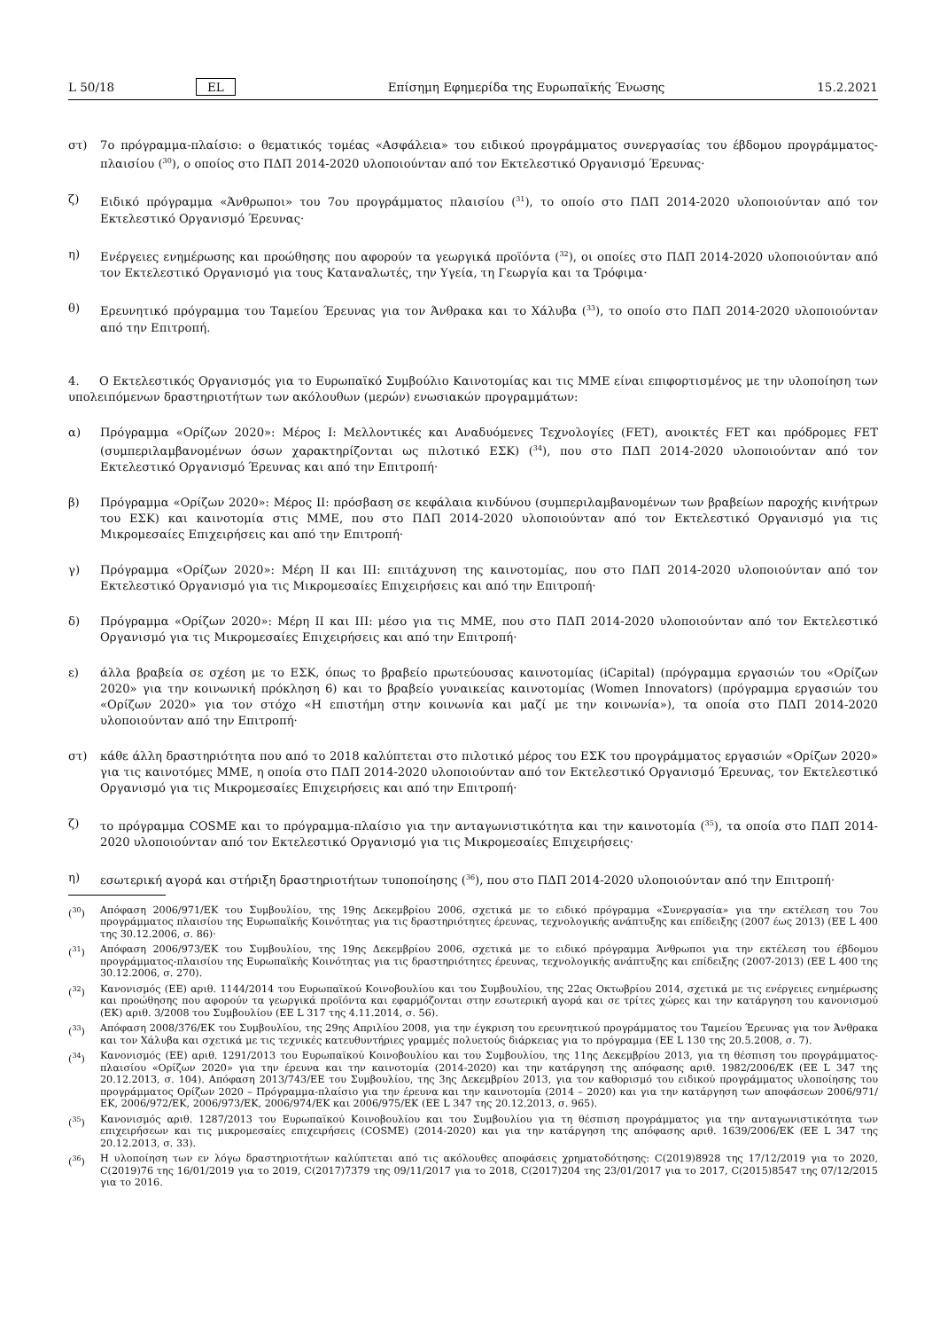L 50/18 EL Επίσημη Εφημερίδα της Ευρωπαϊκής Ένωσης 15.2.2021
στ) 7ο πρόγραμμα-πλαίσιο: ο θεματικός τομέας «Ασφάλεια» του ειδικού προγράμματος συνεργασίας του έβδομου προγράμματος-πλαισίου (<sup>30</sup>), ο οποίος στο ΠΔΠ 2014-2020 υλοποιούνταν από τον Εκτελεστικό Οργανισμό Έρευνας·
ζ) Ειδικό πρόγραμμα «Άνθρωποι» του 7ου προγράμματος πλαισίου (<sup>31</sup>), το οποίο στο ΠΔΠ 2014-2020 υλοποιούνταν από τον Εκτελεστικό Οργανισμό Έρευνας·
η) Ενέργειες ενημέρωσης και προώθησης που αφορούν τα γεωργικά προϊόντα (<sup>32</sup>), οι οποίες στο ΠΔΠ 2014-2020 υλοποιούνταν από τον Εκτελεστικό Οργανισμό για τους Καταναλωτές, την Υγεία, τη Γεωργία και τα Τρόφιμα·
θ) Ερευνητικό πρόγραμμα του Ταμείου Έρευνας για τον Άνθρακα και το Χάλυβα (<sup>33</sup>), το οποίο στο ΠΔΠ 2014-2020 υλοποιούνταν από την Επιτροπή.
4. Ο Εκτελεστικός Οργανισμός για το Ευρωπαϊκό Συμβούλιο Καινοτομίας και τις ΜΜΕ είναι επιφορτισμένος με την υλοποίηση των υπολειπόμενων δραστηριοτήτων των ακόλουθων (μερών) ενωσιακών προγραμμάτων:
α) Πρόγραμμα «Ορίζων 2020»: Μέρος I: Μελλοντικές και Αναδυόμενες Τεχνολογίες (FET), ανοικτές FET και πρόδρομες FET (συμπεριλαμβανομένων όσων χαρακτηρίζονται ως πιλοτικό ΕΣΚ) (<sup>34</sup>), που στο ΠΔΠ 2014-2020 υλοποιούνταν από τον Εκτελεστικό Οργανισμό Έρευνας και από την Επιτροπή·
β) Πρόγραμμα «Ορίζων 2020»: Μέρος II: πρόσβαση σε κεφάλαια κινδύνου (συμπεριλαμβανομένων των βραβείων παροχής κινήτρων του ΕΣΚ) και καινοτομία στις ΜΜΕ, που στο ΠΔΠ 2014-2020 υλοποιούνταν από τον Εκτελεστικό Οργανισμό για τις Μικρομεσαίες Επιχειρήσεις και από την Επιτροπή·
γ) Πρόγραμμα «Ορίζων 2020»: Μέρη II και III: επιτάχυνση της καινοτομίας, που στο ΠΔΠ 2014-2020 υλοποιούνταν από τον Εκτελεστικό Οργανισμό για τις Μικρομεσαίες Επιχειρήσεις και από την Επιτροπή·
δ) Πρόγραμμα «Ορίζων 2020»: Μέρη II και III: μέσο για τις ΜΜΕ, που στο ΠΔΠ 2014-2020 υλοποιούνταν από τον Εκτελεστικό Οργανισμό για τις Μικρομεσαίες Επιχειρήσεις και από την Επιτροπή·
ε) άλλα βραβεία σε σχέση με το ΕΣΚ, όπως το βραβείο πρωτεύουσας καινοτομίας (iCapital) (πρόγραμμα εργασιών του «Ορίζων 2020» για την κοινωνική πρόκληση 6) και το βραβείο γυναικείας καινοτομίας (Women Innovators) (πρόγραμμα εργασιών του «Ορίζων 2020» για τον στόχο «Η επιστήμη στην κοινωνία και μαζί με την κοινωνία»), τα οποία στο ΠΔΠ 2014-2020 υλοποιούνταν από την Επιτροπή·
στ) κάθε άλλη δραστηριότητα που από το 2018 καλύπτεται στο πιλοτικό μέρος του ΕΣΚ του προγράμματος εργασιών «Ορίζων 2020» για τις καινοτόμες ΜΜΕ, η οποία στο ΠΔΠ 2014-2020 υλοποιούνταν από τον Εκτελεστικό Οργανισμό Έρευνας, τον Εκτελεστικό Οργανισμό για τις Μικρομεσαίες Επιχειρήσεις και από την Επιτροπή·
ζ) το πρόγραμμα COSME και το πρόγραμμα-πλαίσιο για την ανταγωνιστικότητα και την καινοτομία (<sup>35</sup>), τα οποία στο ΠΔΠ 2014-2020 υλοποιούνταν από τον Εκτελεστικό Οργανισμό για τις Μικρομεσαίες Επιχειρήσεις·
η) εσωτερική αγορά και στήριξη δραστηριοτήτων τυποποίησης (<sup>36</sup>), που στο ΠΔΠ 2014-2020 υλοποιούνταν από την Επιτροπή·
(<sup>30</sup>) Απόφαση 2006/971/ΕΚ του Συμβουλίου, της 19ης Δεκεμβρίου 2006, σχετικά με το ειδικό πρόγραμμα «Συνεργασία» για την εκτέλεση του 7ου προγράμματος πλαισίου της Ευρωπαϊκής Κοινότητας για τις δραστηριότητες έρευνας, τεχνολογικής ανάπτυξης και επίδειξης (2007 έως 2013) (ΕΕ L 400 της 30.12.2006, σ. 86)·
(<sup>31</sup>) Απόφαση 2006/973/ΕΚ του Συμβουλίου, της 19ης Δεκεμβρίου 2006, σχετικά με το ειδικό πρόγραμμα Άνθρωποι για την εκτέλεση του έβδομου προγράμματος-πλαισίου της Ευρωπαϊκής Κοινότητας για τις δραστηριότητες έρευνας, τεχνολογικής ανάπτυξης και επίδειξης (2007-2013) (ΕΕ L 400 της 30.12.2006, σ. 270).
(<sup>32</sup>) Κανονισμός (ΕΕ) αριθ. 1144/2014 του Ευρωπαϊκού Κοινοβουλίου και του Συμβουλίου, της 22ας Οκτωβρίου 2014, σχετικά με τις ενέργειες ενημέρωσης και προώθησης που αφορούν τα γεωργικά προϊόντα και εφαρμόζονται στην εσωτερική αγορά και σε τρίτες χώρες και την κατάργηση του κανονισμού (ΕΚ) αριθ. 3/2008 του Συμβουλίου (ΕΕ L 317 της 4.11.2014, σ. 56).
(<sup>33</sup>) Απόφαση 2008/376/ΕΚ του Συμβουλίου, της 29ης Απριλίου 2008, για την έγκριση του ερευνητικού προγράμματος του Ταμείου Έρευνας για τον Άνθρακα και τον Χάλυβα και σχετικά με τις τεχνικές κατευθυντήριες γραμμές πολυετούς διάρκειας για το πρόγραμμα (ΕΕ L 130 της 20.5.2008, σ. 7).
(<sup>34</sup>) Κανονισμός (ΕΕ) αριθ. 1291/2013 του Ευρωπαϊκού Κοινοβουλίου και του Συμβουλίου, της 11ης Δεκεμβρίου 2013, για τη θέσπιση του προγράμματος-πλαισίου «Ορίζων 2020» για την έρευνα και την καινοτομία (2014-2020) και την κατάργηση της απόφασης αριθ. 1982/2006/ΕΚ (ΕΕ L 347 της 20.12.2013, σ. 104). Απόφαση 2013/743/ΕΕ του Συμβουλίου, της 3ης Δεκεμβρίου 2013, για τον καθορισμό του ειδικού προγράμματος υλοποίησης του προγράμματος Ορίζων 2020 – Πρόγραμμα-πλαίσιο για την έρευνα και την καινοτομία (2014 – 2020) και για την κατάργηση των αποφάσεων 2006/971/ΕΚ, 2006/972/ΕΚ, 2006/973/ΕΚ, 2006/974/ΕΚ και 2006/975/ΕΚ (ΕΕ L 347 της 20.12.2013, σ. 965).
(<sup>35</sup>) Κανονισμός αριθ. 1287/2013 του Ευρωπαϊκού Κοινοβουλίου και του Συμβουλίου για τη θέσπιση προγράμματος για την ανταγωνιστικότητα των επιχειρήσεων και τις μικρομεσαίες επιχειρήσεις (COSME) (2014-2020) και για την κατάργηση της απόφασης αριθ. 1639/2006/ΕΚ (ΕΕ L 347 της 20.12.2013, σ. 33).
(<sup>36</sup>) Η υλοποίηση των εν λόγω δραστηριοτήτων καλύπτεται από τις ακόλουθες αποφάσεις χρηματοδότησης: C(2019)8928 της 17/12/2019 για το 2020, C(2019)76 της 16/01/2019 για το 2019, C(2017)7379 της 09/11/2017 για το 2018, C(2017)204 της 23/01/2017 για το 2017, C(2015)8547 της 07/12/2015 για το 2016.